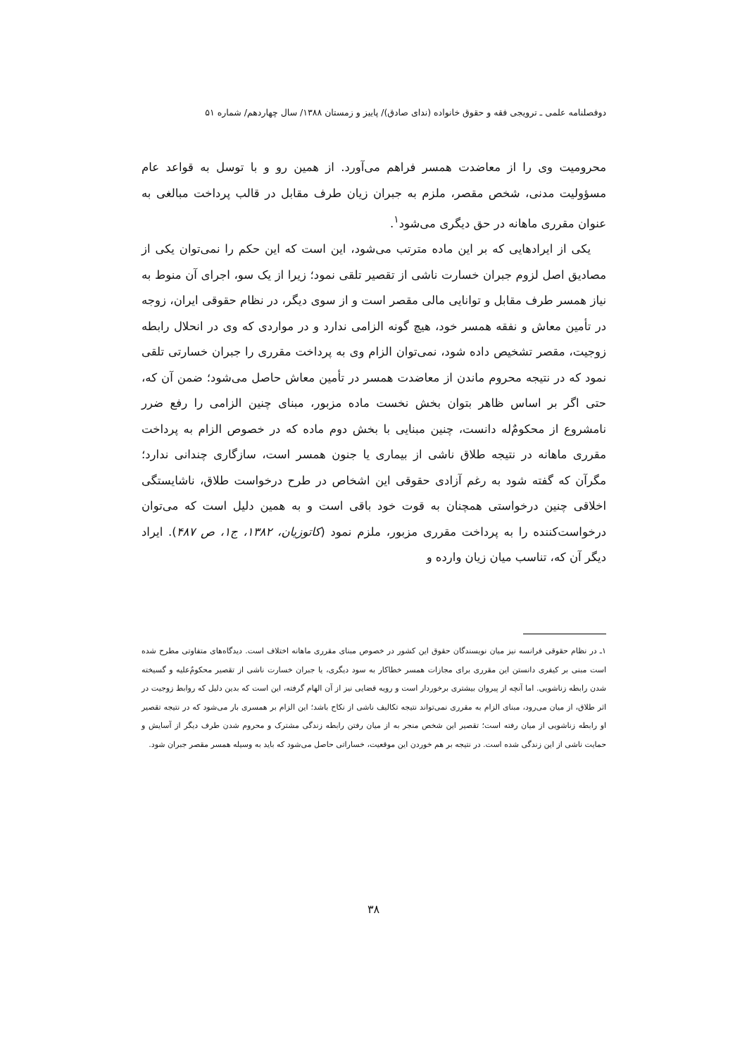دوفصلنامه علمی ـ ترویجی فقه و حقوق خانواده (ندای صادق)/ پاییز و زمستان ۱۳۸۸/ سال چهاردهم/ شماره ۵۱
محرومیت وی را از معاضدت همسر فراهم می‌آورد. از همین رو و با توسل به قواعد عام مسؤولیت مدنی، شخص مقصر، ملزم به جبران زیان طرف مقابل در قالب پرداخت مبالغی به عنوان مقرری ماهانه در حق دیگری می‌شود<sup>۱</sup>.
یکی از ایرادهایی که بر این ماده مترتب می‌شود، این است که این حکم را نمی‌توان یکی از مصادیق اصل لزوم جبران خسارت ناشی از تقصیر تلقی نمود؛ زیرا از یک سو، اجرای آن منوط به نیاز همسر طرف مقابل و توانایی مالی مقصر است و از سوی دیگر، در نظام حقوقی ایران، زوجه در تأمین معاش و نفقه همسر خود، هیچ گونه الزامی ندارد و در مواردی که وی در انحلال رابطه زوجیت، مقصر تشخیص داده شود، نمی‌توان الزام وی به پرداخت مقرری را جبران خسارتی تلقی نمود که در نتیجه محروم ماندن از معاضدت همسر در تأمین معاش حاصل می‌شود؛ ضمن آن که، حتی اگر بر اساس ظاهر بتوان بخش نخست ماده مزبور، مبنای چنین الزامی را رفع ضرر نامشروع از محکومٌ‌له دانست، چنین مبنایی با بخش دوم ماده که در خصوص الزام به پرداخت مقرری ماهانه در نتیجه طلاق ناشی از بیماری یا جنون همسر است، سازگاری چندانی ندارد؛ مگرآن که گفته شود به رغم آزادی حقوقی این اشخاص در طرح درخواست طلاق، ناشایستگی اخلاقی چنین درخواستی همچنان به قوت خود باقی است و به همین دلیل است که می‌توان درخواست‌کننده را به پرداخت مقرری مزبور، ملزم نمود (کاتوزیان، ۱۳۸۲، ج۱، ص ۴۸۷). ایراد دیگر آن که، تناسب میان زیان وارده و
۱ـ در نظام حقوقی فرانسه نیز میان نویسندگان حقوق این کشور در خصوص مبنای مقرری ماهانه اختلاف است. دیدگاه‌های متفاوتی مطرح شده است مبنی بر کیفری دانستن این مقرری برای مجازات همسر خطاکار به سود دیگری، یا جبران خسارت ناشی از تقصیر محکومٌ‌علیه و گسیخته شدن رابطه زناشویی. اما آنچه از پیروان بیشتری برخوردار است و رویه قضایی نیز از آن الهام گرفته، این است که بدین دلیل که روابط زوجیت در اثر طلاق، از میان می‌رود، مبنای الزام به مقرری نمی‌تواند نتیجه تکالیف ناشی از نکاح باشد؛ این الزام بر همسری بار می‌شود که در نتیجه تقصیر او رابطه زناشویی از میان رفته است؛ تقصیر این شخص منجر به از میان رفتن رابطه زندگی مشترک و محروم شدن طرف دیگر از آسایش و حمایت ناشی از این زندگی شده است. در نتیجه بر هم خوردن این موقعیت، خساراتی حاصل می‌شود که باید به وسیله همسر مقصر جبران شود.
۳۸